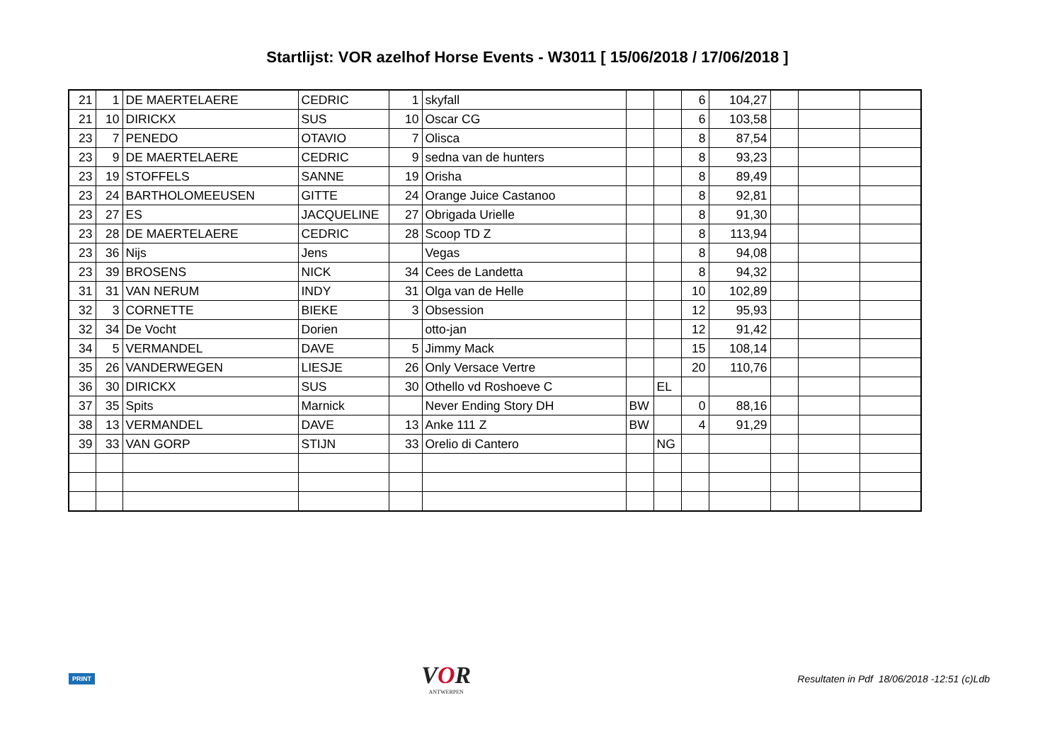Startlijst: VOR azelhof Horse Events - W3011 [ 15/06/2018 / 17/06/2018 ]
| 21 | 1 | DE MAERTELAERE | CEDRIC | 1 | skyfall | | | 6 | 104,27 | | | |
| 21 | 10 | DIRICKX | SUS | 10 | Oscar CG | | | 6 | 103,58 | | | |
| 23 | 7 | PENEDO | OTAVIO | 7 | Olisca | | | 8 | 87,54 | | | |
| 23 | 9 | DE MAERTELAERE | CEDRIC | 9 | sedna van de hunters | | | 8 | 93,23 | | | |
| 23 | 19 | STOFFELS | SANNE | 19 | Orisha | | | 8 | 89,49 | | | |
| 23 | 24 | BARTHOLOMEEUSEN | GITTE | 24 | Orange Juice Castanoo | | | 8 | 92,81 | | | |
| 23 | 27 | ES | JACQUELINE | 27 | Obrigada Urielle | | | 8 | 91,30 | | | |
| 23 | 28 | DE MAERTELAERE | CEDRIC | 28 | Scoop TD Z | | | 8 | 113,94 | | | |
| 23 | 36 | Nijs | Jens | | Vegas | | | 8 | 94,08 | | | |
| 23 | 39 | BROSENS | NICK | 34 | Cees de Landetta | | | 8 | 94,32 | | | |
| 31 | 31 | VAN NERUM | INDY | 31 | Olga van de Helle | | | 10 | 102,89 | | | |
| 32 | 3 | CORNETTE | BIEKE | 3 | Obsession | | | 12 | 95,93 | | | |
| 32 | 34 | De Vocht | Dorien | | otto-jan | | | 12 | 91,42 | | | |
| 34 | 5 | VERMANDEL | DAVE | 5 | Jimmy Mack | | | 15 | 108,14 | | | |
| 35 | 26 | VANDERWEGEN | LIESJE | 26 | Only Versace Vertre | | | 20 | 110,76 | | | |
| 36 | 30 | DIRICKX | SUS | 30 | Othello vd Roshoeve C | | EL | | | | | |
| 37 | 35 | Spits | Marnick | | Never Ending Story DH | BW | | 0 | 88,16 | | | |
| 38 | 13 | VERMANDEL | DAVE | 13 | Anke 111 Z | BW | | 4 | 91,29 | | | |
| 39 | 33 | VAN GORP | STIJN | 33 | Orelio di Cantero | | NG | | | | | |
PRINT
VOR
ANTWERPEN
Resultaten in Pdf 18/06/2018 -12:51 (c)Ldb